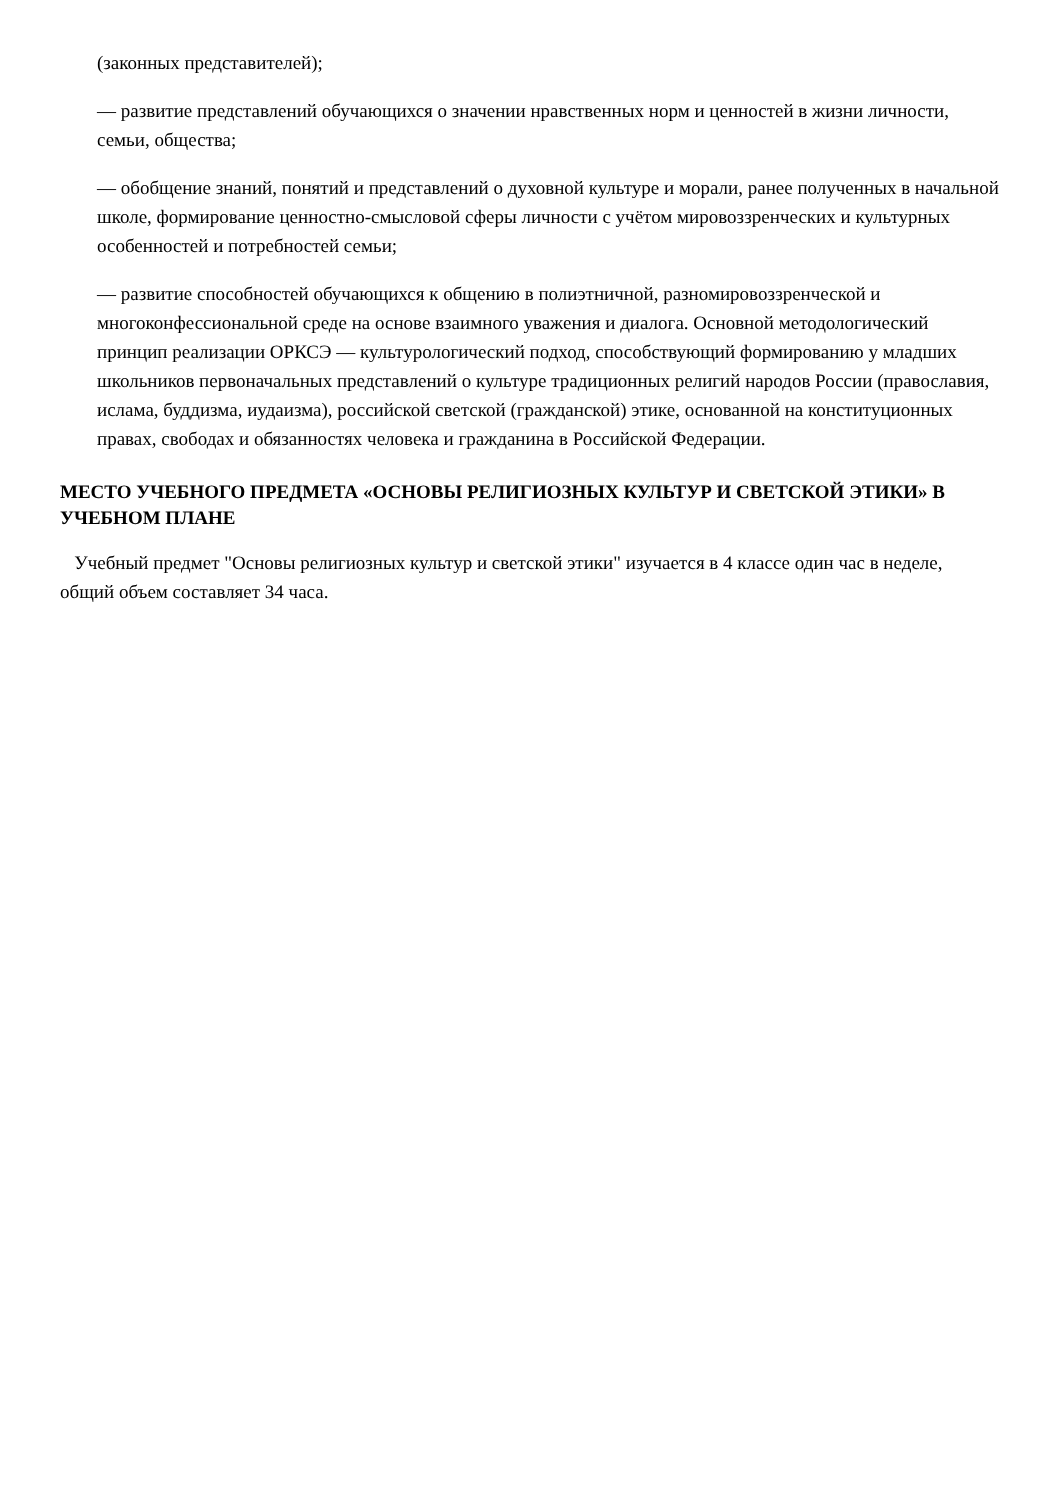(законных представителей);
— развитие представлений обучающихся о значении нравственных норм и ценностей в жизни личности, семьи, общества;
— обобщение знаний, понятий и представлений о духовной культуре и морали, ранее полученных в начальной школе, формирование ценностно-смысловой сферы личности с учётом мировоззренческих и культурных особенностей и потребностей семьи;
— развитие способностей обучающихся к общению в полиэтничной, разномировоззренческой и многоконфессиональной среде на основе взаимного уважения и диалога. Основной методологический принцип реализации ОРКСЭ — культурологический подход, способствующий формированию у младших школьников первоначальных представлений о культуре традиционных религий народов России (православия, ислама, буддизма, иудаизма), российской светской (гражданской) этике, основанной на конституционных правах, свободах и обязанностях человека и гражданина в Российской Федерации.
МЕСТО УЧЕБНОГО ПРЕДМЕТА «ОСНОВЫ РЕЛИГИОЗНЫХ КУЛЬТУР И СВЕТСКОЙ ЭТИКИ» В УЧЕБНОМ ПЛАНЕ
Учебный предмет "Основы религиозных культур и светской этики" изучается в 4 классе один час в неделе, общий объем составляет 34 часа.